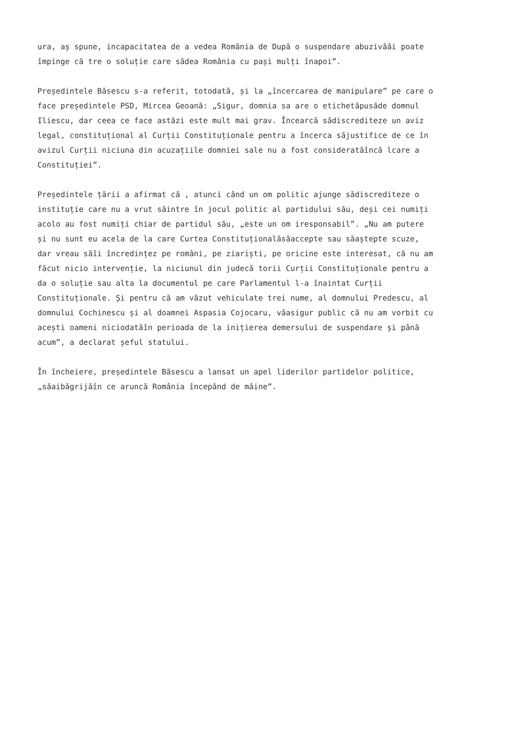ura, aș spune, incapacitatea de a vedea România de După o suspendare abuzivăâi poate
împinge că tre o soluție care sădea România cu pași mulți înapoi”.
Președintele Băsescu s-a referit, totodată, și la „încercarea de manipulare” pe care o
face președintele PSD, Mircea Geoană: „Sigur, domnia sa are o etichetăpusăde domnul
Iliescu, dar ceea ce face astăzi este mult mai grav. Încearcă sădiscrediteze un aviz
legal, constituțional al Curții Constituționale pentru a încerca săjustifice de ce în
avizul Curții niciuna din acuzațiile domniei sale nu a fost consideratăîncă lcare a
Constituției”.
Președintele țării a afirmat că , atunci când un om politic ajunge sădiscrediteze o
instituție care nu a vrut săintre în jocul politic al partidului său, deși cei numiți
acolo au fost numiți chiar de partidul său, „este un om iresponsabil”. „Nu am putere
și nu sunt eu acela de la care Curtea Constituționalăsăaccepte sau săaștepte scuze,
dar vreau săîi încredințez pe români, pe ziariști, pe oricine este interesat, că nu am
făcut nicio intervenție, la niciunul din judecă torii Curții Constituționale pentru a
da o soluție sau alta la documentul pe care Parlamentul l-a înaintat Curții
Constituționale. Și pentru că am văzut vehiculate trei nume, al domnului Predescu, al
domnului Cochinescu și al doamnei Aspasia Cojocaru, văasigur public că nu am vorbit cu
acești oameni niciodatăîn perioada de la inițierea demersului de suspendare și până
acum”, a declarat șeful statului.
În încheiere, președintele Băsescu a lansat un apel liderilor partidelor politice,
„săaibăgrijăîn ce aruncă România începând de mâine”.